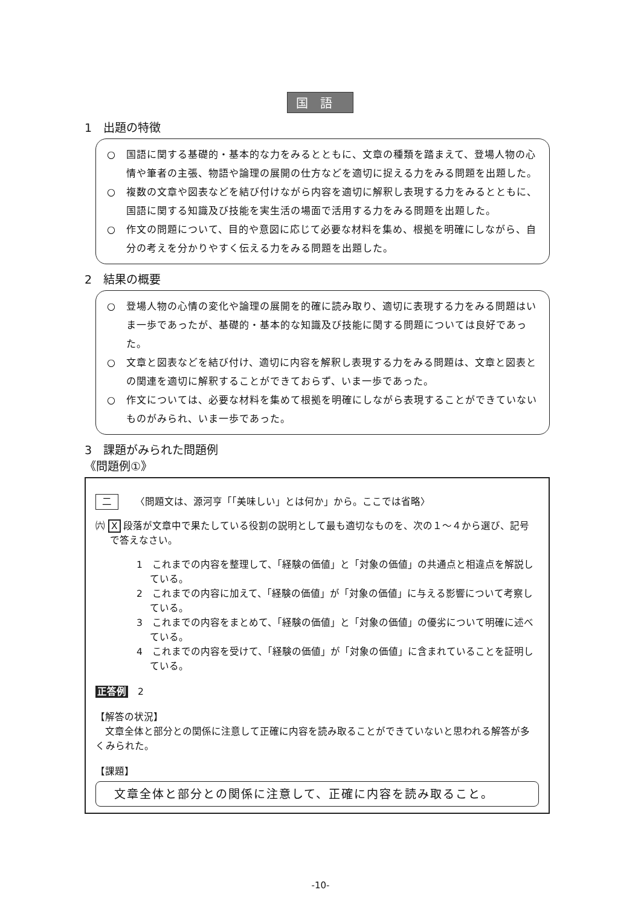国語
1　出題の特徴
○　国語に関する基礎的・基本的な力をみるとともに、文章の種類を踏まえて、登場人物の心情や筆者の主張、物語や論理の展開の仕方などを適切に捉える力をみる問題を出題した。
○　複数の文章や図表などを結び付けながら内容を適切に解釈し表現する力をみるとともに、国語に関する知識及び技能を実生活の場面で活用する力をみる問題を出題した。
○　作文の問題について、目的や意図に応じて必要な材料を集め、根拠を明確にしながら、自分の考えを分かりやすく伝える力をみる問題を出題した。
2　結果の概要
○　登場人物の心情の変化や論理の展開を的確に読み取り、適切に表現する力をみる問題はいま一歩であったが、基礎的・基本的な知識及び技能に関する問題については良好であった。
○　文章と図表などを結び付け、適切に内容を解釈し表現する力をみる問題は、文章と図表との関連を適切に解釈することができておらず、いま一歩であった。
○　作文については、必要な材料を集めて根拠を明確にしながら表現することができていないものがみられ、いま一歩であった。
3　課題がみられた問題例
《問題例①》
二 〈問題文は、源河亨「「美味しい」とは何か」から。ここでは省略〉
㈥ X 段落が文章中で果たしている役割の説明として最も適切なものを、次の１～４から選び、記号で答えなさい。
1　これまでの内容を整理して、「経験の価値」と「対象の価値」の共通点と相違点を解説している。
2　これまでの内容に加えて、「経験の価値」が「対象の価値」に与える影響について考察している。
3　これまでの内容をまとめて、「経験の価値」と「対象の価値」の優劣について明確に述べている。
4　これまでの内容を受けて、「経験の価値」が「対象の価値」に含まれていることを証明している。
正答例　2
【解答の状況】
文章全体と部分との関係に注意して正確に内容を読み取ることができていないと思われる解答が多くみられた。
【課題】
文章全体と部分との関係に注意して、正確に内容を読み取ること。
-10-